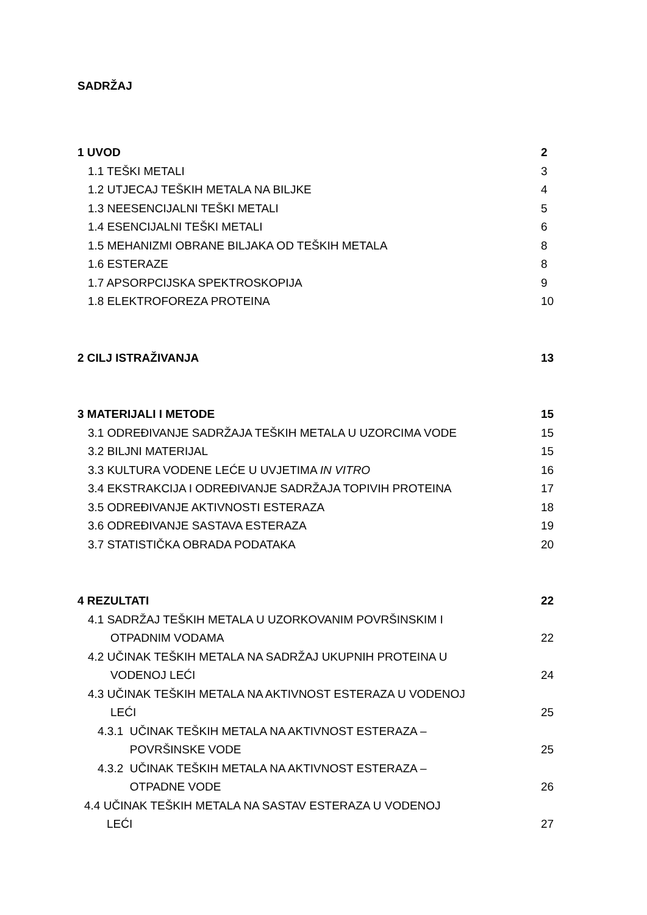SADRŽAJ
1 UVOD 2
1.1 TEŠKI METALI 3
1.2 UTJECAJ TEŠKIH METALA NA BILJKE 4
1.3 NEESENCIJALNI TEŠKI METALI 5
1.4 ESENCIJALNI TEŠKI METALI 6
1.5 MEHANIZMI OBRANE BILJAKA OD TEŠKIH METALA 8
1.6 ESTERAZE 8
1.7 APSORPCIJSKA SPEKTROSKOPIJA 9
1.8 ELEKTROFOREZA PROTEINA 10
2 CILJ ISTRAŽIVANJA 13
3 MATERIJALI I METODE 15
3.1 ODREĐIVANJE SADRŽAJA TEŠKIH METALA U UZORCIMA VODE 15
3.2 BILJNI MATERIJAL 15
3.3 KULTURA VODENE LEĆE U UVJETIMA IN VITRO 16
3.4 EKSTRAKCIJA I ODREĐIVANJE SADRŽAJA TOPIVIH PROTEINA 17
3.5 ODREĐIVANJE AKTIVNOSTI ESTERAZA 18
3.6 ODREĐIVANJE SASTAVA ESTERAZA 19
3.7 STATISTIČKA OBRADA PODATAKA 20
4 REZULTATI 22
4.1 SADRŽAJ TEŠKIH METALA U UZORKOVANIM POVRŠINSKIM I
OTPADNIM VODAMA 22
4.2 UČINAK TEŠKIH METALA NA SADRŽAJ UKUPNIH PROTEINA U
VODENOJ LEĆI 24
4.3 UČINAK TEŠKIH METALA NA AKTIVNOST ESTERAZA U VODENOJ
LEĆI 25
4.3.1 UČINAK TEŠKIH METALA NA AKTIVNOST ESTERAZA –
POVRŠINSKE VODE 25
4.3.2 UČINAK TEŠKIH METALA NA AKTIVNOST ESTERAZA –
OTPADNE VODE 26
4.4 UČINAK TEŠKIH METALA NA SASTAV ESTERAZA U VODENOJ
LEĆI 27